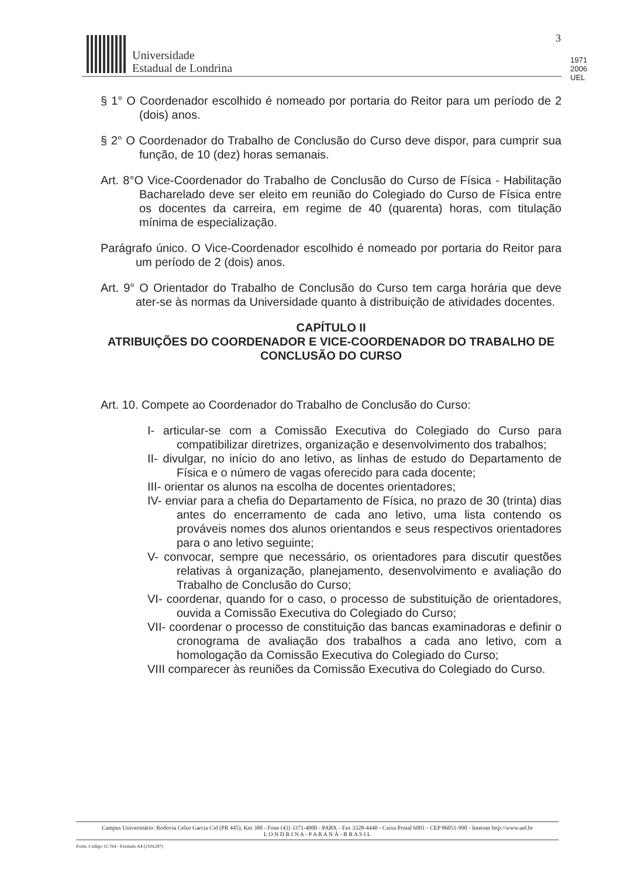Universidade
Estadual de Londrina
1971 2006 UEL
3
§ 1° O Coordenador escolhido é nomeado por portaria do Reitor para um período de 2 (dois) anos.
§ 2° O Coordenador do Trabalho de Conclusão do Curso deve dispor, para cumprir sua função, de 10 (dez) horas semanais.
Art. 8°O Vice-Coordenador do Trabalho de Conclusão do Curso de Física - Habilitação Bacharelado deve ser eleito em reunião do Colegiado do Curso de Física entre os docentes da carreira, em regime de 40 (quarenta) horas, com titulação mínima de especialização.
Parágrafo único. O Vice-Coordenador escolhido é nomeado por portaria do Reitor para um período de 2 (dois) anos.
Art. 9° O Orientador do Trabalho de Conclusão do Curso tem carga horária que deve ater-se às normas da Universidade quanto à distribuição de atividades docentes.
CAPÍTULO II
ATRIBUIÇÕES DO COORDENADOR E VICE-COORDENADOR DO TRABALHO DE CONCLUSÃO DO CURSO
Art. 10. Compete ao Coordenador do Trabalho de Conclusão do Curso:
I- articular-se com a Comissão Executiva do Colegiado do Curso para compatibilizar diretrizes, organização e desenvolvimento dos trabalhos;
II- divulgar, no início do ano letivo, as linhas de estudo do Departamento de Física e o número de vagas oferecido para cada docente;
III- orientar os alunos na escolha de docentes orientadores;
IV- enviar para a chefia do Departamento de Física, no prazo de 30 (trinta) dias antes do encerramento de cada ano letivo, uma lista contendo os prováveis nomes dos alunos orientandos e seus respectivos orientadores para o ano letivo seguinte;
V- convocar, sempre que necessário, os orientadores para discutir questões relativas à organização, planejamento, desenvolvimento e avaliação do Trabalho de Conclusão do Curso;
VI- coordenar, quando for o caso, o processo de substituição de orientadores, ouvida a Comissão Executiva do Colegiado do Curso;
VII- coordenar o processo de constituição das bancas examinadoras e definir o cronograma de avaliação dos trabalhos a cada ano letivo, com a homologação da Comissão Executiva do Colegiado do Curso;
VIII comparecer às reuniões da Comissão Executiva do Colegiado do Curso.
Campus Universitário: Rodovia Celso Garcia Cid (PR 445), Km 380 - Fone (43) 3371-4000 - PABX - Fax 3328-4440 - Caixa Postal 6001 - CEP 86051-990 - Internet http://www.uel.br
L O N D R I N A - P A R A N Á - B R A S I L
Form. Código 11.764 - Formato A4 (210x297)